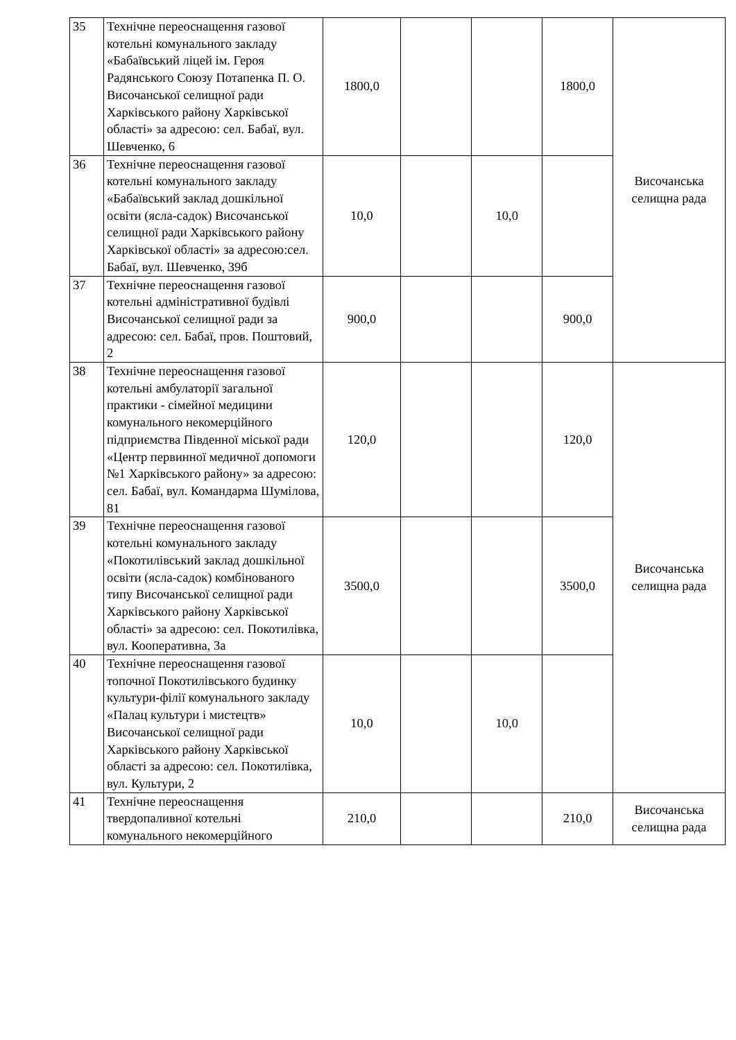| 35 | Технічне переоснащення газової котельні комунального закладу «Бабаївський ліцей ім. Героя Радянського Союзу Потапенка П. О. Височанської селищної ради Харківського району Харківської області» за адресою: сел. Бабаї, вул. Шевченко, 6 | 1800,0 | | | 1800,0 | Височанська селищна рада |
| 36 | Технічне переоснащення газової котельні комунального закладу «Бабаївський заклад дошкільної освіти (ясла-садок) Височанської селищної ради Харківського району Харківської області» за адресою:сел. Бабаї, вул. Шевченко, 39б | 10,0 | | 10,0 | | |
| 37 | Технічне переоснащення газової котельні адміністративної будівлі Височанської селищної ради за адресою: сел. Бабаї, пров. Поштовий, 2 | 900,0 | | | 900,0 | |
| 38 | Технічне переоснащення газової котельні амбулаторії загальної практики - сімейної медицини комунального некомерційного підприємства Південної міської ради «Центр первинної медичної допомоги №1 Харківського району» за адресою: сел. Бабаї, вул. Командарма Шумілова, 81 | 120,0 | | | 120,0 | Височанська селищна рада |
| 39 | Технічне переоснащення газової котельні комунального закладу «Покотилівський заклад дошкільної освіти (ясла-садок) комбінованого типу Височанської селищної ради Харківського району Харківської області» за адресою: сел. Покотилівка, вул. Кооперативна, 3а | 3500,0 | | | 3500,0 | |
| 40 | Технічне переоснащення газової топочної Покотилівського будинку культури-філії комунального закладу «Палац культури і мистецтв» Височанської селищної ради Харківського району Харківської області за адресою: сел. Покотилівка, вул. Культури, 2 | 10,0 | | 10,0 | | |
| 41 | Технічне переоснащення твердопаливної котельні комунального некомерційного | 210,0 | | | 210,0 | Височанська селищна рада |